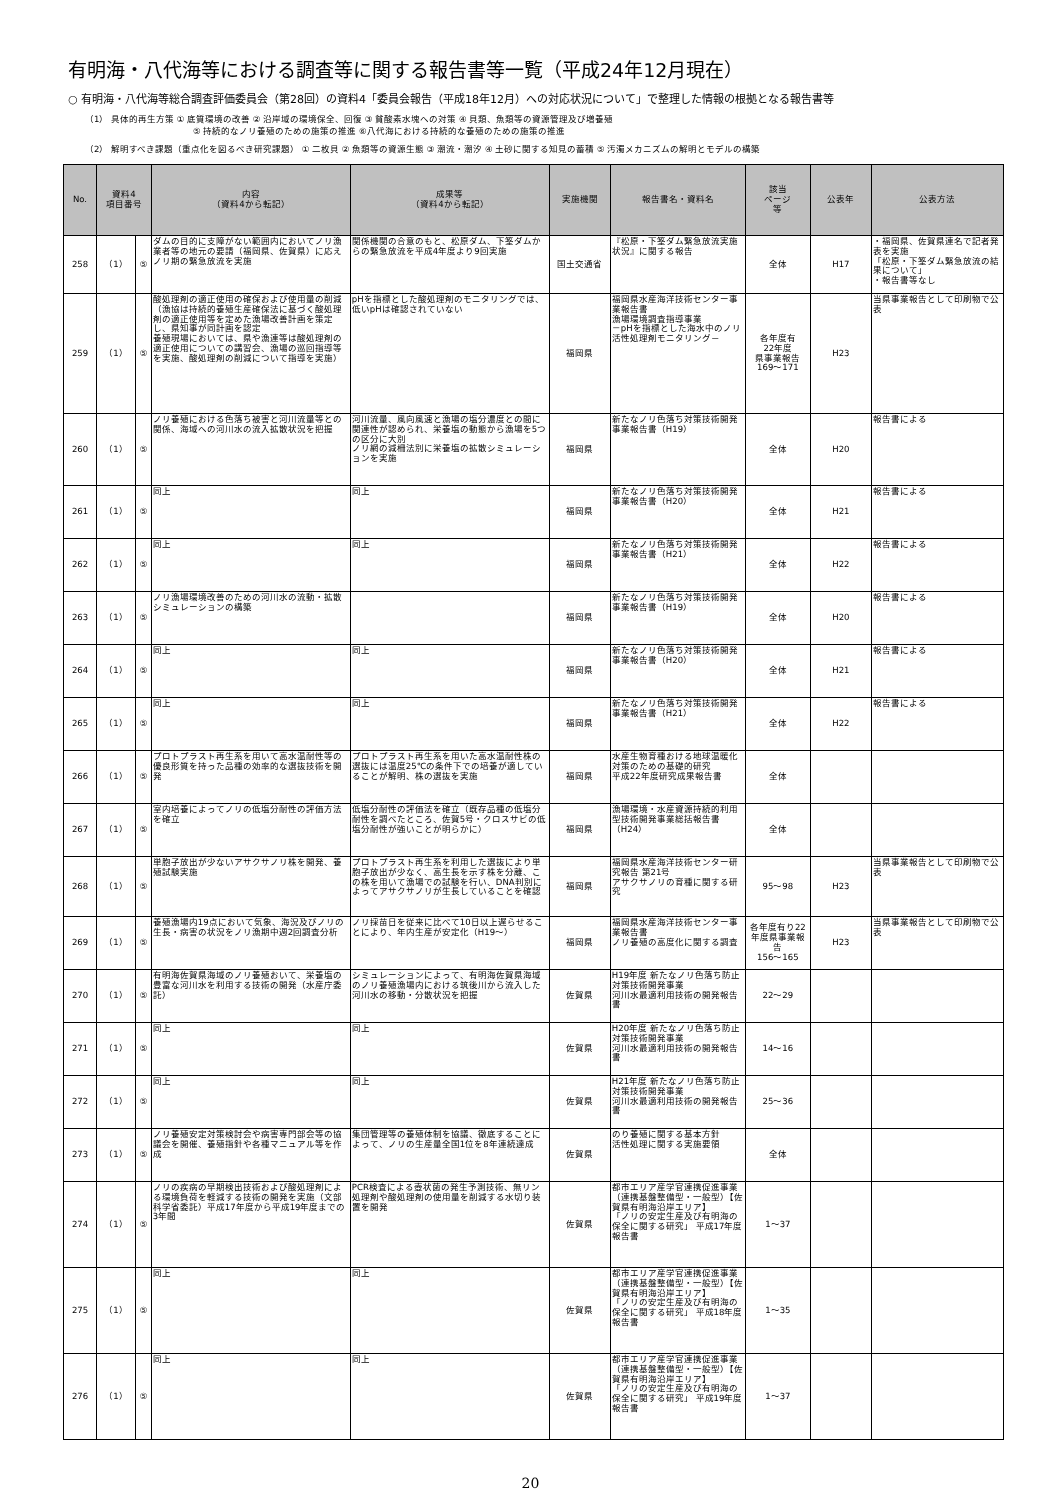有明海・八代海等における調査等に関する報告書等一覧（平成24年12月現在）
○ 有明海・八代海等総合調査評価委員会（第28回）の資料4「委員会報告（平成18年12月）への対応状況について」で整理した情報の根拠となる報告書等
（1） 具体的再生方策 ① 底質環境の改善 ② 沿岸域の環境保全、回復 ③ 貧酸素水塊への対策 ④ 貝類、魚類等の資源管理及び増養殖
　　　　　　　　　　　　⑤ 持続的なノリ養殖のための施策の推進 ⑥八代海における持続的な養殖のための施策の推進
（2） 解明すべき課題（重点化を図るべき研究課題） ① 二枚貝 ② 魚類等の資源生態 ③ 潮流・潮汐 ④ 土砂に関する知見の蓄積 ⑤ 汚濁メカニズムの解明とモデルの構築
| No. | 資料4 項目番号 | | 内容 （資料4から転記） | 成果等 （資料4から転記） | 実施機関 | 報告書名・資料名 | 該当 ページ 等 | 公表年 | 公表方法 |
| --- | --- | --- | --- | --- | --- | --- | --- | --- | --- |
| 258 | （1） | ⑤ | ダムの目的に支障がない範囲内においてノリ漁業者等の地元の要請（福岡県、佐賀県）に応えノリ期の緊急放流を実施 | 関係機関の合意のもと、松原ダム、下筌ダムからの緊急放流を平成4年度より9回実施 | 国土交通省 | 『松原・下筌ダム緊急放流実施状況』に関する報告 | 全体 | H17 | ・福岡県、佐賀県連名で記者発表を実施 「松原・下筌ダム緊急放流の結果について」 ・報告書等なし |
| 259 | （1） | ⑤ | 酸処理剤の適正使用の確保および使用量の削減 （漁協は持続的養殖生産確保法に基づく酸処理剤の適正使用等を定めた漁場改善計画を策定し、県知事が同計画を認定 養殖現場においては、県や漁連等は酸処理剤の適正使用についての講習会、漁場の巡回指導等を実施、酸処理剤の削減について指導を実施） | pHを指標とした酸処理剤のモニタリングでは、低いpHは確認されていない | 福岡県 | 福岡県水産海洋技術センター事業報告書 漁場環境調査指導事業 －pHを指標とした海水中のノリ活性処理剤モニタリング－ | 各年度有 22年度 県事業報告 169～171 | H23 | 当県事業報告として印刷物で公表 |
| 260 | （1） | ⑤ | ノリ養殖における色落ち被害と河川流量等との関係、海域への河川水の流入拡散状況を把握 | 河川流量、風向風速と漁場の塩分濃度との間に関連性が認められ、栄養塩の動態から漁場を5つの区分に大別 ノリ網の減柵法別に栄養塩の拡散シミュレーションを実施 | 福岡県 | 新たなノリ色落ち対策技術開発事業報告書（H19） | 全体 | H20 | 報告書による |
| 261 | （1） | ⑤ | 同上 | 同上 | 福岡県 | 新たなノリ色落ち対策技術開発事業報告書（H20） | 全体 | H21 | 報告書による |
| 262 | （1） | ⑤ | 同上 | 同上 | 福岡県 | 新たなノリ色落ち対策技術開発事業報告書（H21） | 全体 | H22 | 報告書による |
| 263 | （1） | ⑤ | ノリ漁場環境改善のための河川水の流動・拡散シミュレーションの構築 | | 福岡県 | 新たなノリ色落ち対策技術開発事業報告書（H19） | 全体 | H20 | 報告書による |
| 264 | （1） | ⑤ | 同上 | 同上 | 福岡県 | 新たなノリ色落ち対策技術開発事業報告書（H20） | 全体 | H21 | 報告書による |
| 265 | （1） | ⑤ | 同上 | 同上 | 福岡県 | 新たなノリ色落ち対策技術開発事業報告書（H21） | 全体 | H22 | 報告書による |
| 266 | （1） | ⑤ | プロトプラスト再生系を用いて高水温耐性等の優良形質を持った品種の効率的な選抜技術を開発 | プロトプラスト再生系を用いた高水温耐性株の選抜には温度25℃の条件下での培養が適していることが解明、株の選抜を実施 | 福岡県 | 水産生物育種おける地球温暖化対策のための基礎的研究 平成22年度研究成果報告書 | 全体 | | |
| 267 | （1） | ⑤ | 室内培養によってノリの低塩分耐性の評価方法を確立 | 低塩分耐性の評価法を確立（既存品種の低塩分耐性を調べたところ、佐賀5号・クロスサビの低塩分耐性が強いことが明らかに） | 福岡県 | 漁場環境・水産資源持続的利用型技術開発事業総括報告書（H24） | 全体 | | |
| 268 | （1） | ⑤ | 単胞子放出が少ないアサクサノリ株を開発、養殖試験実施 | プロトプラスト再生系を利用した選抜により単胞子放出が少なく、高生長を示す株を分離、この株を用いて漁場での試験を行い、DNA判別によってアサクサノリが生長していることを確認 | 福岡県 | 福岡県水産海洋技術センター研究報告 第21号 アサクサノリの育種に関する研究 | 95～98 | H23 | 当県事業報告として印刷物で公表 |
| 269 | （1） | ⑤ | 養殖漁場内19点において気象、海況及びノリの生長・病害の状況をノリ漁期中週2回調査分析 | ノリ採苗日を従来に比べて10日以上遅らせることにより、年内生産が安定化（H19～） | 福岡県 | 福岡県水産海洋技術センター事業報告書 ノリ養殖の高度化に関する調査 | 各年度有り22年度県事業報告 156～165 | H23 | 当県事業報告として印刷物で公表 |
| 270 | （1） | ⑤ | 有明海佐賀県海域のノリ養殖おいて、栄養塩の豊富な河川水を利用する技術の開発（水産庁委託） | シミュレーションによって、有明海佐賀県海域のノリ養殖漁場内における筑後川から流入した河川水の移動・分散状況を把握 | 佐賀県 | H19年度 新たなノリ色落ち防止対策技術開発事業 河川水最適利用技術の開発報告書 | 22～29 | | |
| 271 | （1） | ⑤ | 同上 | 同上 | 佐賀県 | H20年度 新たなノリ色落ち防止対策技術開発事業 河川水最適利用技術の開発報告書 | 14～16 | | |
| 272 | （1） | ⑤ | 同上 | 同上 | 佐賀県 | H21年度 新たなノリ色落ち防止対策技術開発事業 河川水最適利用技術の開発報告書 | 25～36 | | |
| 273 | （1） | ⑤ | ノリ養殖安定対策検討会や病害専門部会等の協議会を開催、養殖指針や各種マニュアル等を作成 | 集団管理等の養殖体制を協議、徹底することによって、ノリの生産量全国1位を8年連続達成 | 佐賀県 | のり養殖に関する基本方針 活性処理に関する実施要領 | 全体 | | |
| 274 | （1） | ⑤ | ノリの疾病の早期検出技術および酸処理剤による環境負荷を軽減する技術の開発を実施（文部科学省委託）平成17年度から平成19年度までの3年間 | PCR検査による壺状菌の発生予測技術、無リン処理剤や酸処理剤の使用量を削減する水切り装置を開発 | 佐賀県 | 都市エリア産学官連携促進事業（連携基盤整備型・一般型）【佐賀県有明海沿岸エリア】 「ノリの安定生産及び有明海の保全に関する研究」 平成17年度報告書 | 1～37 | | |
| 275 | （1） | ⑤ | 同上 | 同上 | 佐賀県 | 都市エリア産学官連携促進事業（連携基盤整備型・一般型）【佐賀県有明海沿岸エリア】 「ノリの安定生産及び有明海の保全に関する研究」 平成18年度報告書 | 1～35 | | |
| 276 | （1） | ⑤ | 同上 | 同上 | 佐賀県 | 都市エリア産学官連携促進事業（連携基盤整備型・一般型）【佐賀県有明海沿岸エリア】 「ノリの安定生産及び有明海の保全に関する研究」 平成19年度報告書 | 1～37 | | |
20